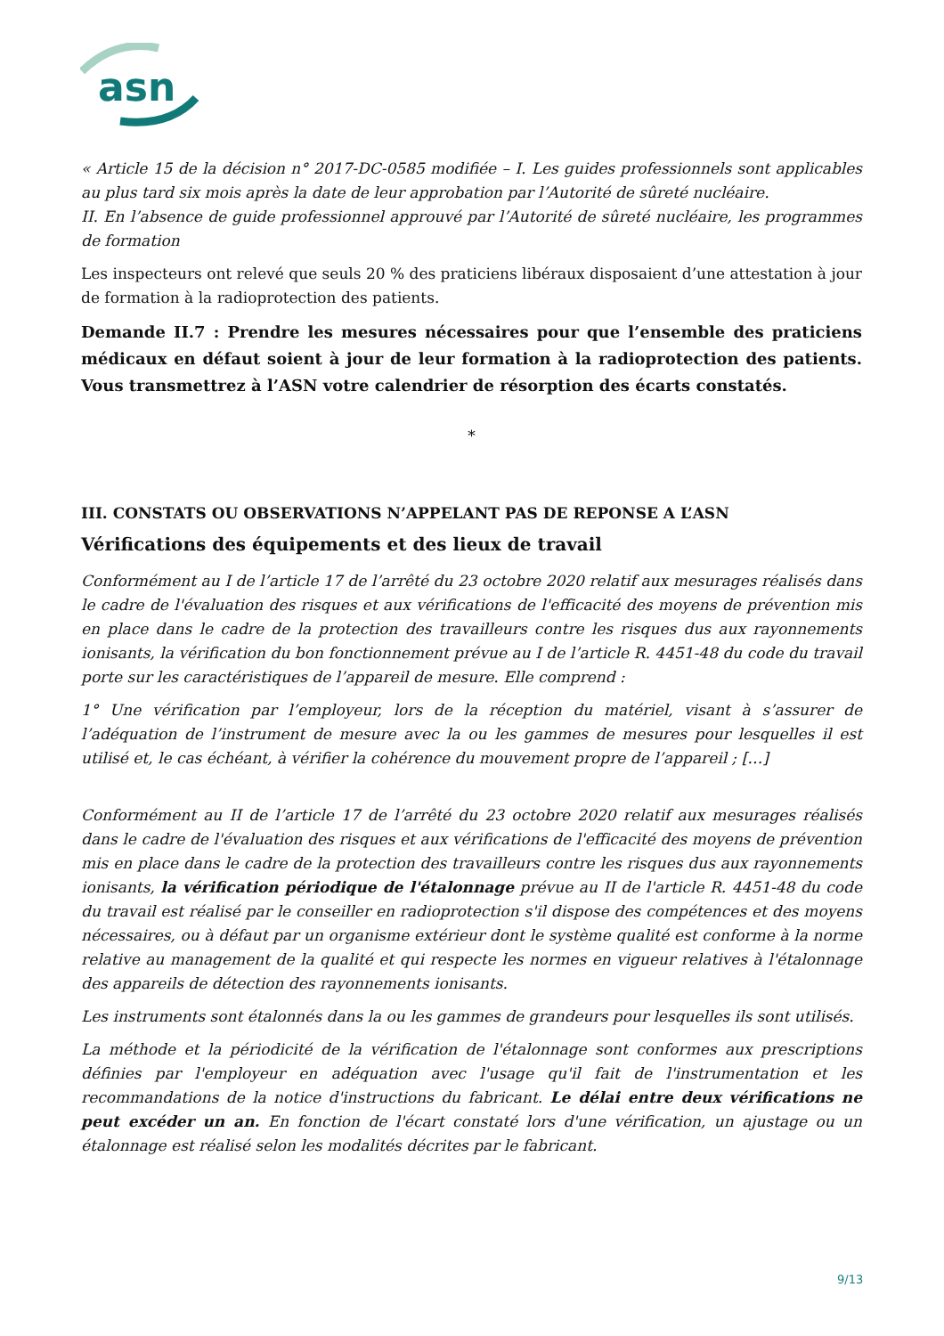asn
« Article 15 de la décision n° 2017-DC-0585 modifiée – I. Les guides professionnels sont applicables au plus tard six mois après la date de leur approbation par l’Autorité de sûreté nucléaire.
II. En l’absence de guide professionnel approuvé par l’Autorité de sûreté nucléaire, les programmes de formation
Les inspecteurs ont relevé que seuls 20 % des praticiens libéraux disposaient d’une attestation à jour de formation à la radioprotection des patients.
Demande II.7 : Prendre les mesures nécessaires pour que l’ensemble des praticiens médicaux en défaut soient à jour de leur formation à la radioprotection des patients. Vous transmettrez à l’ASN votre calendrier de résorption des écarts constatés.
*
III. CONSTATS OU OBSERVATIONS N’APPELANT PAS DE REPONSE A L’ASN
Vérifications des équipements et des lieux de travail
Conformément au I de l’article 17 de l’arrêté du 23 octobre 2020 relatif aux mesurages réalisés dans le cadre de l'évaluation des risques et aux vérifications de l'efficacité des moyens de prévention mis en place dans le cadre de la protection des travailleurs contre les risques dus aux rayonnements ionisants, la vérification du bon fonctionnement prévue au I de l’article R. 4451-48 du code du travail porte sur les caractéristiques de l’appareil de mesure. Elle comprend :
1° Une vérification par l’employeur, lors de la réception du matériel, visant à s’assurer de l’adéquation de l’instrument de mesure avec la ou les gammes de mesures pour lesquelles il est utilisé et, le cas échéant, à vérifier la cohérence du mouvement propre de l’appareil ; […]
Conformément au II de l’article 17 de l’arrêté du 23 octobre 2020 relatif aux mesurages réalisés dans le cadre de l'évaluation des risques et aux vérifications de l'efficacité des moyens de prévention mis en place dans le cadre de la protection des travailleurs contre les risques dus aux rayonnements ionisants, la vérification périodique de l'étalonnage prévue au II de l'article R. 4451-48 du code du travail est réalisé par le conseiller en radioprotection s'il dispose des compétences et des moyens nécessaires, ou à défaut par un organisme extérieur dont le système qualité est conforme à la norme relative au management de la qualité et qui respecte les normes en vigueur relatives à l'étalonnage des appareils de détection des rayonnements ionisants.
Les instruments sont étalonnés dans la ou les gammes de grandeurs pour lesquelles ils sont utilisés.
La méthode et la périodicité de la vérification de l'étalonnage sont conformes aux prescriptions définies par l'employeur en adéquation avec l'usage qu'il fait de l'instrumentation et les recommandations de la notice d'instructions du fabricant. Le délai entre deux vérifications ne peut excéder un an. En fonction de l'écart constaté lors d'une vérification, un ajustage ou un étalonnage est réalisé selon les modalités décrites par le fabricant.
9/13